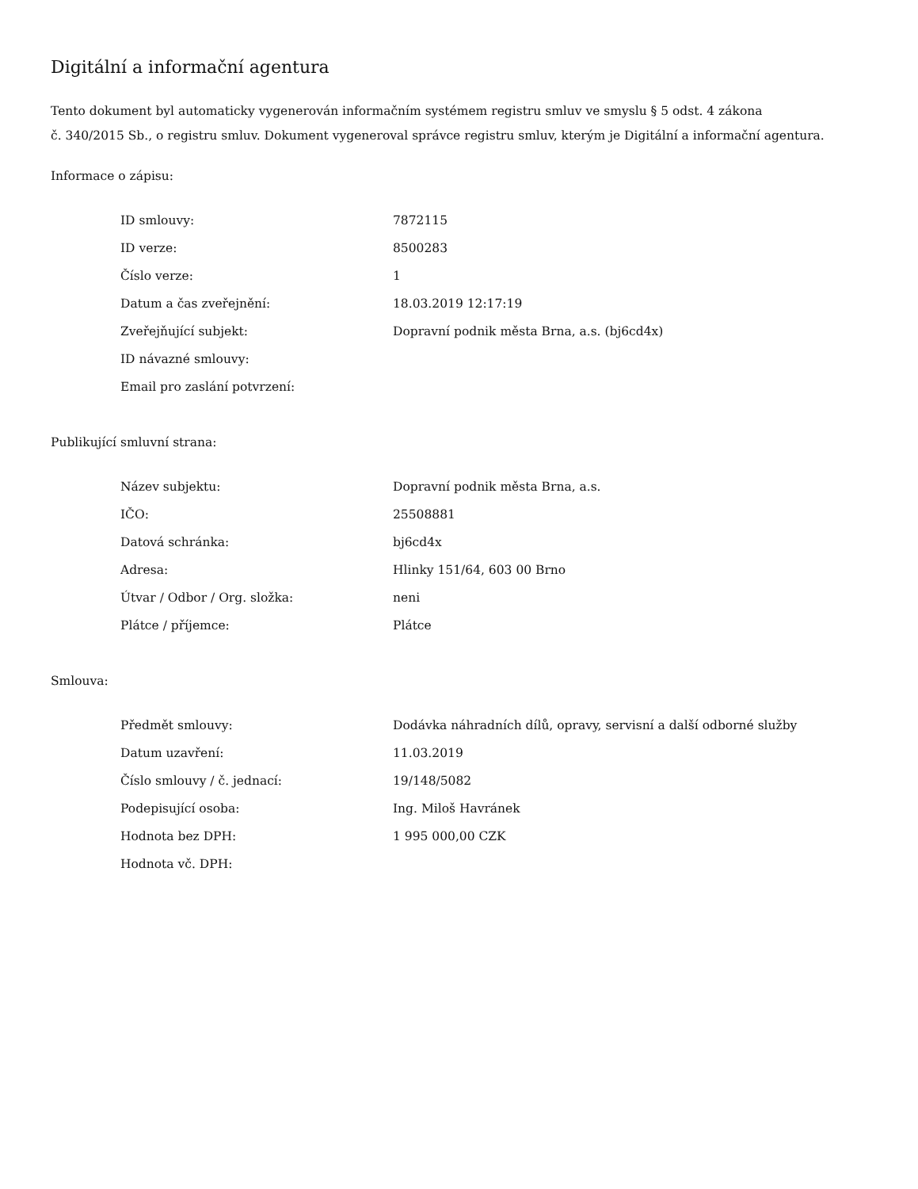Digitální a informační agentura
Tento dokument byl automaticky vygenerován informačním systémem registru smluv ve smyslu § 5 odst. 4 zákona
č. 340/2015 Sb., o registru smluv. Dokument vygeneroval správce registru smluv, kterým je Digitální a informační agentura.
Informace o zápisu:
| ID smlouvy: | 7872115 |
| ID verze: | 8500283 |
| Číslo verze: | 1 |
| Datum a čas zveřejnění: | 18.03.2019 12:17:19 |
| Zveřejňující subjekt: | Dopravní podnik města Brna, a.s. (bj6cd4x) |
| ID návazné smlouvy: | |
| Email pro zaslání potvrzení: | |
Publikující smluvní strana:
| Název subjektu: | Dopravní podnik města Brna, a.s. |
| IČO: | 25508881 |
| Datová schránka: | bj6cd4x |
| Adresa: | Hlinky 151/64, 603 00 Brno |
| Útvar / Odbor / Org. složka: | neni |
| Plátce / příjemce: | Plátce |
Smlouva:
| Předmět smlouvy: | Dodávka náhradních dílů, opravy, servisní a další odborné služby |
| Datum uzavření: | 11.03.2019 |
| Číslo smlouvy / č. jednací: | 19/148/5082 |
| Podepisující osoba: | Ing. Miloš Havránek |
| Hodnota bez DPH: | 1 995 000,00 CZK |
| Hodnota vč. DPH: | |